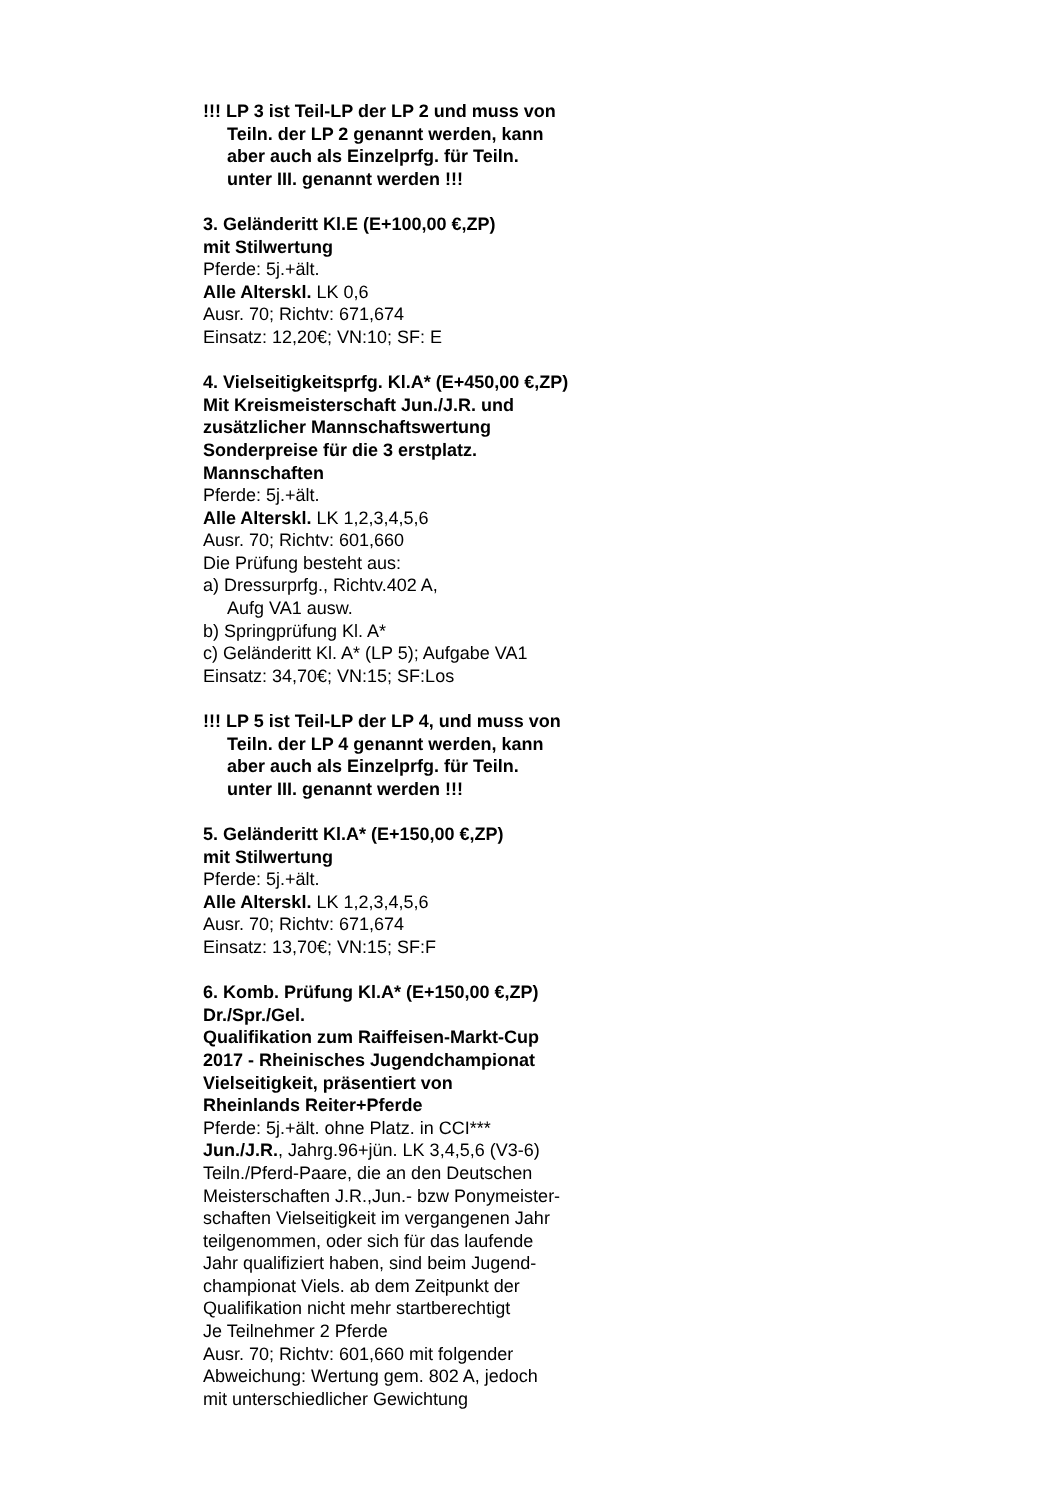!!! LP 3 ist Teil-LP der LP 2 und muss von
Teiln. der LP 2 genannt werden, kann
aber auch als Einzelprfg. für Teiln.
unter III. genannt werden !!!
3. Geländeritt Kl.E (E+100,00 €,ZP)
mit Stilwertung
Pferde: 5j.+ält.
Alle Alterskl. LK 0,6
Ausr. 70; Richtv: 671,674
Einsatz: 12,20€; VN:10; SF: E
4. Vielseitigkeitsprfg. Kl.A* (E+450,00 €,ZP)
Mit Kreismeisterschaft Jun./J.R. und
zusätzlicher Mannschaftswertung
Sonderpreise für die 3 erstplatz.
Mannschaften
Pferde: 5j.+ält.
Alle Alterskl. LK 1,2,3,4,5,6
Ausr. 70; Richtv: 601,660
Die Prüfung besteht aus:
a) Dressurprfg., Richtv.402 A,
Aufg VA1 ausw.
b) Springprüfung Kl. A*
c) Geländeritt Kl. A* (LP 5); Aufgabe VA1
Einsatz: 34,70€; VN:15; SF:Los
!!! LP 5 ist Teil-LP der LP 4, und muss von
Teiln. der LP 4 genannt werden, kann
aber auch als Einzelprfg. für Teiln.
unter III. genannt werden !!!
5. Geländeritt Kl.A* (E+150,00 €,ZP)
mit Stilwertung
Pferde: 5j.+ält.
Alle Alterskl. LK 1,2,3,4,5,6
Ausr. 70; Richtv: 671,674
Einsatz: 13,70€; VN:15; SF:F
6. Komb. Prüfung Kl.A* (E+150,00 €,ZP)
Dr./Spr./Gel.
Qualifikation zum Raiffeisen-Markt-Cup
2017 - Rheinisches Jugendchampionat
Vielseitigkeit, präsentiert von
Rheinlands Reiter+Pferde
Pferde: 5j.+ält. ohne Platz. in CCI***
Jun./J.R., Jahrg.96+jün. LK 3,4,5,6 (V3-6)
Teiln./Pferd-Paare, die an den Deutschen
Meisterschaften J.R.,Jun.- bzw Ponymeister-
schaften Vielseitigkeit im vergangenen Jahr
teilgenommen, oder sich für das laufende
Jahr qualifiziert haben, sind beim Jugend-
championat Viels. ab dem Zeitpunkt der
Qualifikation nicht mehr startberechtigt
Je Teilnehmer 2 Pferde
Ausr. 70; Richtv: 601,660 mit folgender
Abweichung: Wertung gem. 802 A, jedoch
mit unterschiedlicher Gewichtung